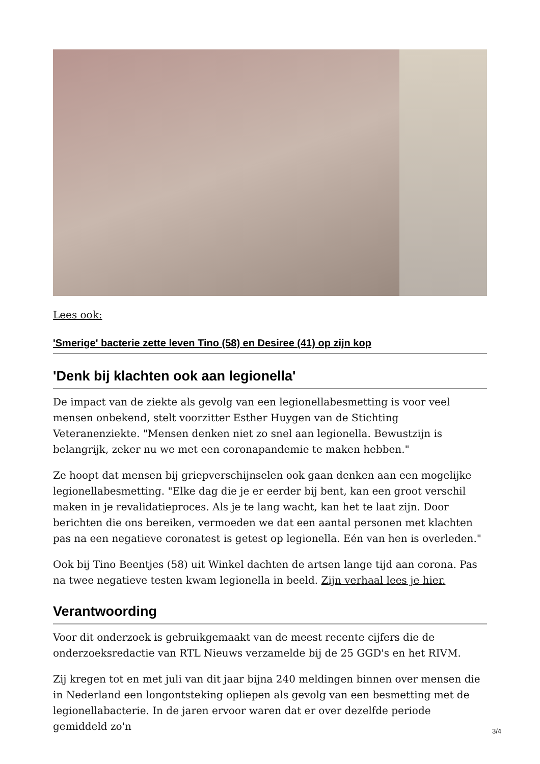Lees ook:
'Smerige' bacterie zette leven Tino (58) en Desiree (41) op zijn kop
'Denk bij klachten ook aan legionella'
De impact van de ziekte als gevolg van een legionellabesmetting is voor veel mensen onbekend, stelt voorzitter Esther Huygen van de Stichting Veteranenziekte. "Mensen denken niet zo snel aan legionella. Bewustzijn is belangrijk, zeker nu we met een coronapandemie te maken hebben."
Ze hoopt dat mensen bij griepverschijnselen ook gaan denken aan een mogelijke legionellabesmetting. "Elke dag die je er eerder bij bent, kan een groot verschil maken in je revalidatieproces. Als je te lang wacht, kan het te laat zijn. Door berichten die ons bereiken, vermoeden we dat een aantal personen met klachten pas na een negatieve coronatest is getest op legionella. Eén van hen is overleden."
Ook bij Tino Beentjes (58) uit Winkel dachten de artsen lange tijd aan corona. Pas na twee negatieve testen kwam legionella in beeld. Zijn verhaal lees je hier.
Verantwoording
Voor dit onderzoek is gebruikgemaakt van de meest recente cijfers die de onderzoeksredactie van RTL Nieuws verzamelde bij de 25 GGD's en het RIVM.
Zij kregen tot en met juli van dit jaar bijna 240 meldingen binnen over mensen die in Nederland een longontsteking opliepen als gevolg van een besmetting met de legionellabacterie. In de jaren ervoor waren dat er over dezelfde periode gemiddeld zo'n
3/4